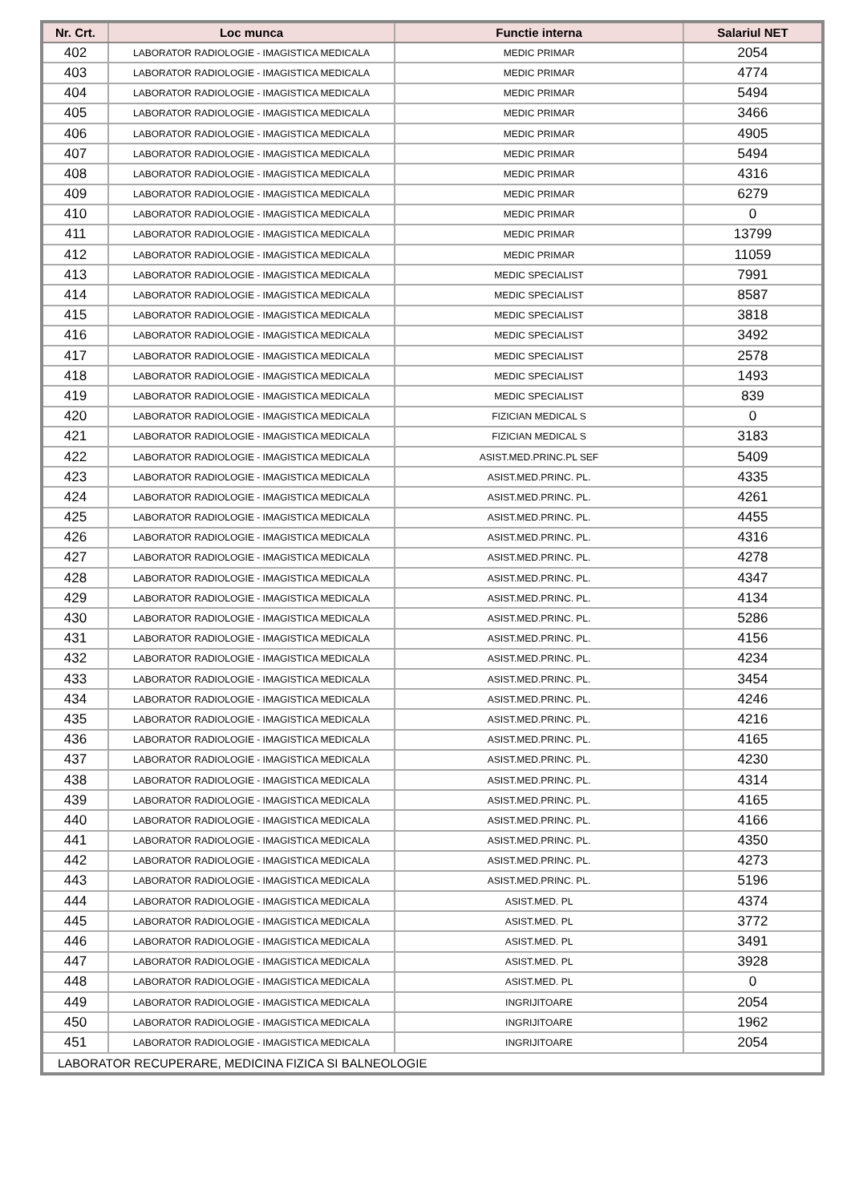| Nr. Crt. | Loc munca | Functie interna | Salariul NET |
| --- | --- | --- | --- |
| 402 | LABORATOR RADIOLOGIE - IMAGISTICA MEDICALA | MEDIC PRIMAR | 2054 |
| 403 | LABORATOR RADIOLOGIE - IMAGISTICA MEDICALA | MEDIC PRIMAR | 4774 |
| 404 | LABORATOR RADIOLOGIE - IMAGISTICA MEDICALA | MEDIC PRIMAR | 5494 |
| 405 | LABORATOR RADIOLOGIE - IMAGISTICA MEDICALA | MEDIC PRIMAR | 3466 |
| 406 | LABORATOR RADIOLOGIE - IMAGISTICA MEDICALA | MEDIC PRIMAR | 4905 |
| 407 | LABORATOR RADIOLOGIE - IMAGISTICA MEDICALA | MEDIC PRIMAR | 5494 |
| 408 | LABORATOR RADIOLOGIE - IMAGISTICA MEDICALA | MEDIC PRIMAR | 4316 |
| 409 | LABORATOR RADIOLOGIE - IMAGISTICA MEDICALA | MEDIC PRIMAR | 6279 |
| 410 | LABORATOR RADIOLOGIE - IMAGISTICA MEDICALA | MEDIC PRIMAR | 0 |
| 411 | LABORATOR RADIOLOGIE - IMAGISTICA MEDICALA | MEDIC PRIMAR | 13799 |
| 412 | LABORATOR RADIOLOGIE - IMAGISTICA MEDICALA | MEDIC PRIMAR | 11059 |
| 413 | LABORATOR RADIOLOGIE - IMAGISTICA MEDICALA | MEDIC SPECIALIST | 7991 |
| 414 | LABORATOR RADIOLOGIE - IMAGISTICA MEDICALA | MEDIC SPECIALIST | 8587 |
| 415 | LABORATOR RADIOLOGIE - IMAGISTICA MEDICALA | MEDIC SPECIALIST | 3818 |
| 416 | LABORATOR RADIOLOGIE - IMAGISTICA MEDICALA | MEDIC SPECIALIST | 3492 |
| 417 | LABORATOR RADIOLOGIE - IMAGISTICA MEDICALA | MEDIC SPECIALIST | 2578 |
| 418 | LABORATOR RADIOLOGIE - IMAGISTICA MEDICALA | MEDIC SPECIALIST | 1493 |
| 419 | LABORATOR RADIOLOGIE - IMAGISTICA MEDICALA | MEDIC SPECIALIST | 839 |
| 420 | LABORATOR RADIOLOGIE - IMAGISTICA MEDICALA | FIZICIAN MEDICAL S | 0 |
| 421 | LABORATOR RADIOLOGIE - IMAGISTICA MEDICALA | FIZICIAN MEDICAL S | 3183 |
| 422 | LABORATOR RADIOLOGIE - IMAGISTICA MEDICALA | ASIST.MED.PRINC.PL SEF | 5409 |
| 423 | LABORATOR RADIOLOGIE - IMAGISTICA MEDICALA | ASIST.MED.PRINC. PL. | 4335 |
| 424 | LABORATOR RADIOLOGIE - IMAGISTICA MEDICALA | ASIST.MED.PRINC. PL. | 4261 |
| 425 | LABORATOR RADIOLOGIE - IMAGISTICA MEDICALA | ASIST.MED.PRINC. PL. | 4455 |
| 426 | LABORATOR RADIOLOGIE - IMAGISTICA MEDICALA | ASIST.MED.PRINC. PL. | 4316 |
| 427 | LABORATOR RADIOLOGIE - IMAGISTICA MEDICALA | ASIST.MED.PRINC. PL. | 4278 |
| 428 | LABORATOR RADIOLOGIE - IMAGISTICA MEDICALA | ASIST.MED.PRINC. PL. | 4347 |
| 429 | LABORATOR RADIOLOGIE - IMAGISTICA MEDICALA | ASIST.MED.PRINC. PL. | 4134 |
| 430 | LABORATOR RADIOLOGIE - IMAGISTICA MEDICALA | ASIST.MED.PRINC. PL. | 5286 |
| 431 | LABORATOR RADIOLOGIE - IMAGISTICA MEDICALA | ASIST.MED.PRINC. PL. | 4156 |
| 432 | LABORATOR RADIOLOGIE - IMAGISTICA MEDICALA | ASIST.MED.PRINC. PL. | 4234 |
| 433 | LABORATOR RADIOLOGIE - IMAGISTICA MEDICALA | ASIST.MED.PRINC. PL. | 3454 |
| 434 | LABORATOR RADIOLOGIE - IMAGISTICA MEDICALA | ASIST.MED.PRINC. PL. | 4246 |
| 435 | LABORATOR RADIOLOGIE - IMAGISTICA MEDICALA | ASIST.MED.PRINC. PL. | 4216 |
| 436 | LABORATOR RADIOLOGIE - IMAGISTICA MEDICALA | ASIST.MED.PRINC. PL. | 4165 |
| 437 | LABORATOR RADIOLOGIE - IMAGISTICA MEDICALA | ASIST.MED.PRINC. PL. | 4230 |
| 438 | LABORATOR RADIOLOGIE - IMAGISTICA MEDICALA | ASIST.MED.PRINC. PL. | 4314 |
| 439 | LABORATOR RADIOLOGIE - IMAGISTICA MEDICALA | ASIST.MED.PRINC. PL. | 4165 |
| 440 | LABORATOR RADIOLOGIE - IMAGISTICA MEDICALA | ASIST.MED.PRINC. PL. | 4166 |
| 441 | LABORATOR RADIOLOGIE - IMAGISTICA MEDICALA | ASIST.MED.PRINC. PL. | 4350 |
| 442 | LABORATOR RADIOLOGIE - IMAGISTICA MEDICALA | ASIST.MED.PRINC. PL. | 4273 |
| 443 | LABORATOR RADIOLOGIE - IMAGISTICA MEDICALA | ASIST.MED.PRINC. PL. | 5196 |
| 444 | LABORATOR RADIOLOGIE - IMAGISTICA MEDICALA | ASIST.MED. PL | 4374 |
| 445 | LABORATOR RADIOLOGIE - IMAGISTICA MEDICALA | ASIST.MED. PL | 3772 |
| 446 | LABORATOR RADIOLOGIE - IMAGISTICA MEDICALA | ASIST.MED. PL | 3491 |
| 447 | LABORATOR RADIOLOGIE - IMAGISTICA MEDICALA | ASIST.MED. PL | 3928 |
| 448 | LABORATOR RADIOLOGIE - IMAGISTICA MEDICALA | ASIST.MED. PL | 0 |
| 449 | LABORATOR RADIOLOGIE - IMAGISTICA MEDICALA | INGRIJITOARE | 2054 |
| 450 | LABORATOR RADIOLOGIE - IMAGISTICA MEDICALA | INGRIJITOARE | 1962 |
| 451 | LABORATOR RADIOLOGIE - IMAGISTICA MEDICALA | INGRIJITOARE | 2054 |
| LABORATOR RECUPERARE, MEDICINA FIZICA SI BALNEOLOGIE | | | |